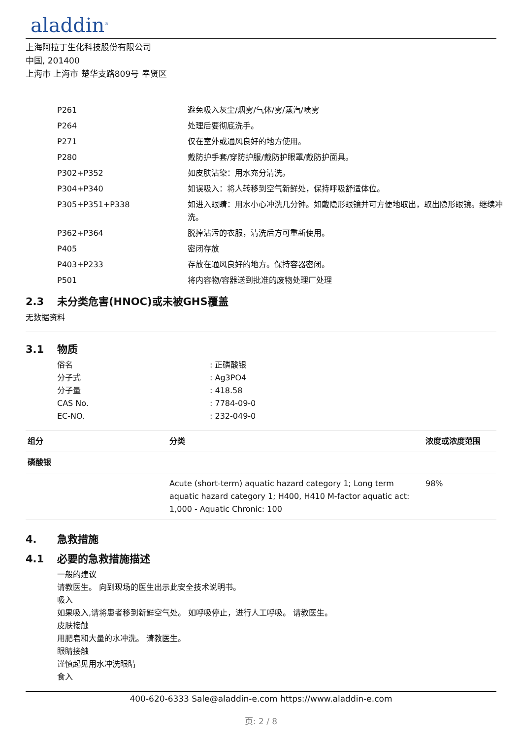aladdin<sup>®</sup>
上海阿拉丁生化科技股份有限公司
中国, 201400
上海市 上海市 楚华支路809号 奉贤区
| P261 | 避免吸入灰尘/烟雾/气体/雾/蒸汽/喷雾 |
| P264 | 处理后要彻底洗手。 |
| P271 | 仅在室外或通风良好的地方使用。 |
| P280 | 戴防护手套/穿防护服/戴防护眼罩/戴防护面具。 |
| P302+P352 | 如皮肤沾染：用水充分清洗。 |
| P304+P340 | 如误吸入：将人转移到空气新鲜处，保持呼吸舒适体位。 |
| P305+P351+P338 | 如进入眼睛：用水小心冲洗几分钟。如戴隐形眼镜并可方便地取出，取出隐形眼镜。继续冲洗。 |
| P362+P364 | 脱掉沾污的衣服，清洗后方可重新使用。 |
| P405 | 密闭存放 |
| P403+P233 | 存放在通风良好的地方。保持容器密闭。 |
| P501 | 将内容物/容器送到批准的废物处理厂处理 |
2.3 未分类危害(HNOC)或未被GHS覆盖
无数据资料
3.1 物质
| 俗名 | : 正磷酸银 |
| 分子式 | : Ag3PO4 |
| 分子量 | : 418.58 |
| CAS No. | : 7784-09-0 |
| EC-NO. | : 232-049-0 |
| 组分 | 分类 | 浓度或浓度范围 |
| --- | --- | --- |
| 磷酸银 | | |
| | Acute (short-term) aquatic hazard category 1; Long term aquatic hazard category 1; H400, H410 M-factor aquatic act: 1,000 - Aquatic Chronic: 100 | 98% |
4. 急救措施
4.1 必要的急救措施描述
一般的建议
请教医生。 向到现场的医生出示此安全技术说明书。
吸入
如果吸入,请将患者移到新鲜空气处。 如呼吸停止，进行人工呼吸。 请教医生。
皮肤接触
用肥皂和大量的水冲洗。 请教医生。
眼睛接触
谨慎起见用水冲洗眼睛
食入
400-620-6333 Sale@aladdin-e.com https://www.aladdin-e.com
页: 2 / 8